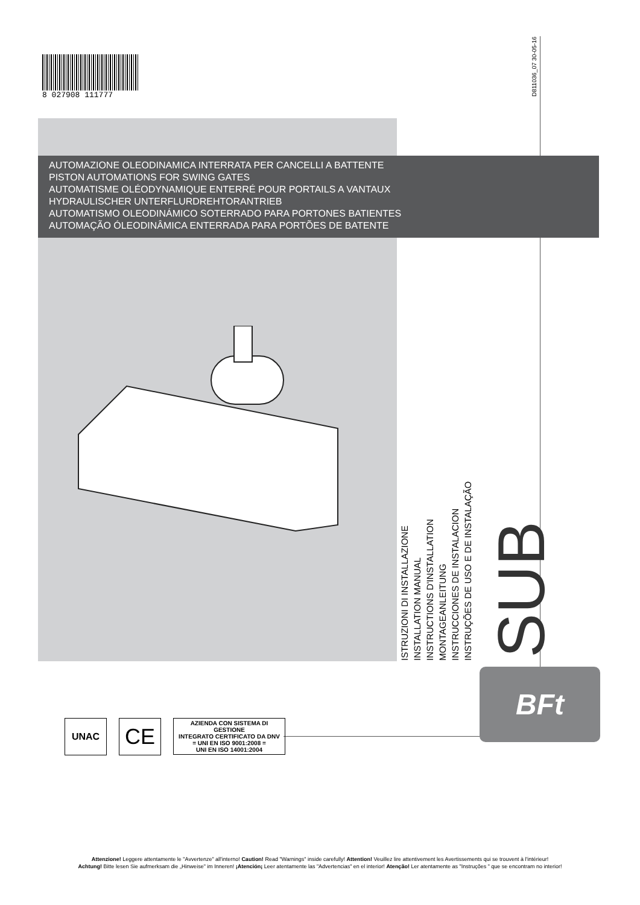8 027908 111777
D811036_07 30-05-16
AUTOMAZIONE OLEODINAMICA INTERRATA PER CANCELLI A BATTENTE
PISTON AUTOMATIONS FOR SWING GATES
AUTOMATISME OLÉODYNAMIQUE ENTERRÉ POUR PORTAILS A VANTAUX
HYDRAULISCHER UNTERFLURDREHTORANTRIEB
AUTOMATISMO OLEODINÁMICO SOTERRADO PARA PORTONES BATIENTES
AUTOMAÇÃO ÓLEODINÂMICA ENTERRADA PARA PORTÕES DE BATENTE
ISTRUZIONI DI INSTALLAZIONE
INSTALLATION MANUAL
INSTRUCTIONS D'INSTALLATION
MONTAGEANLEITUNG
INSTRUCCIONES DE INSTALACION
INSTRUÇÕES DE USO E DE INSTALAÇÃO
SUB
BFt
UNAC
CE
AZIENDA CON SISTEMA DI GESTIONE
INTEGRATO CERTIFICATO DA DNV
= UNI EN ISO 9001:2008 =
UNI EN ISO 14001:2004
Attenzione! Leggere attentamente le "Avvertenze" all'interno! Caution! Read "Warnings" inside carefully! Attention! Veuillez lire attentivement les Avertissements qui se trouvent à l'intérieur!
Achtung! Bitte lesen Sie aufmerksam die „Hinweise" im Inneren! ¡Atención¡ Leer atentamente las "Advertencias" en el interior! Atenção! Ler atentamente as "Instruções " que se encontram no interior!